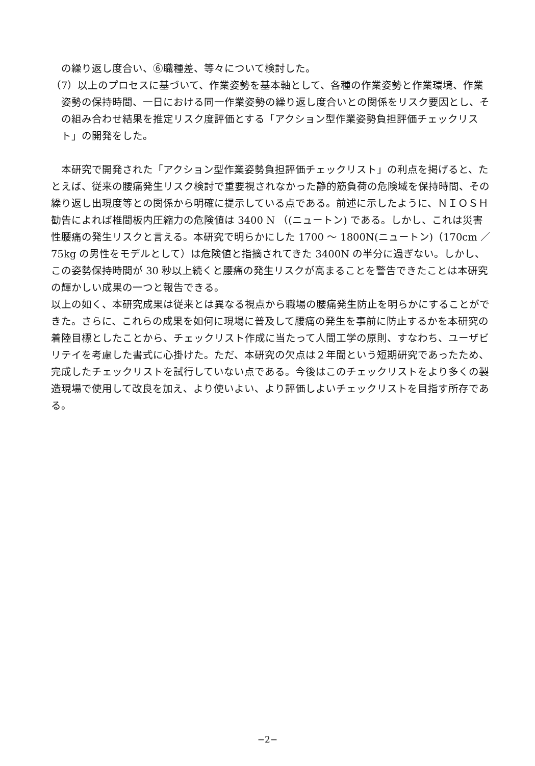の繰り返し度合い、⑥職種差、等々について検討した。
（7）以上のプロセスに基づいて、作業姿勢を基本軸として、各種の作業姿勢と作業環境、作業姿勢の保持時間、一日における同一作業姿勢の繰り返し度合いとの関係をリスク要因とし、その組み合わせ結果を推定リスク度評価とする「アクション型作業姿勢負担評価チェックリスト」の開発をした。
本研究で開発された「アクション型作業姿勢負担評価チェックリスト」の利点を掲げると、たとえば、従来の腰痛発生リスク検討で重要視されなかった静的筋負荷の危険域を保持時間、その繰り返し出現度等との関係から明確に提示している点である。前述に示したように、ＮＩＯＳＨ勧告によれば椎間板内圧縮力の危険値は 3400 N （(ニュートン) である。しかし、これは災害性腰痛の発生リスクと言える。本研究で明らかにした 1700 ～ 1800N(ニュートン)（170cm ／ 75kg の男性をモデルとして）は危険値と指摘されてきた 3400N の半分に過ぎない。しかし、この姿勢保持時間が 30 秒以上続くと腰痛の発生リスクが高まることを警告できたことは本研究の輝かしい成果の一つと報告できる。
以上の如く、本研究成果は従来とは異なる視点から職場の腰痛発生防止を明らかにすることができた。さらに、これらの成果を如何に現場に普及して腰痛の発生を事前に防止するかを本研究の着陸目標としたことから、チェックリスト作成に当たって人間工学の原則、すなわち、ユーザビリテイを考慮した書式に心掛けた。ただ、本研究の欠点は２年間という短期研究であったため、完成したチェックリストを試行していない点である。今後はこのチェックリストをより多くの製造現場で使用して改良を加え、より使いよい、より評価しよいチェックリストを目指す所存である。
−2−